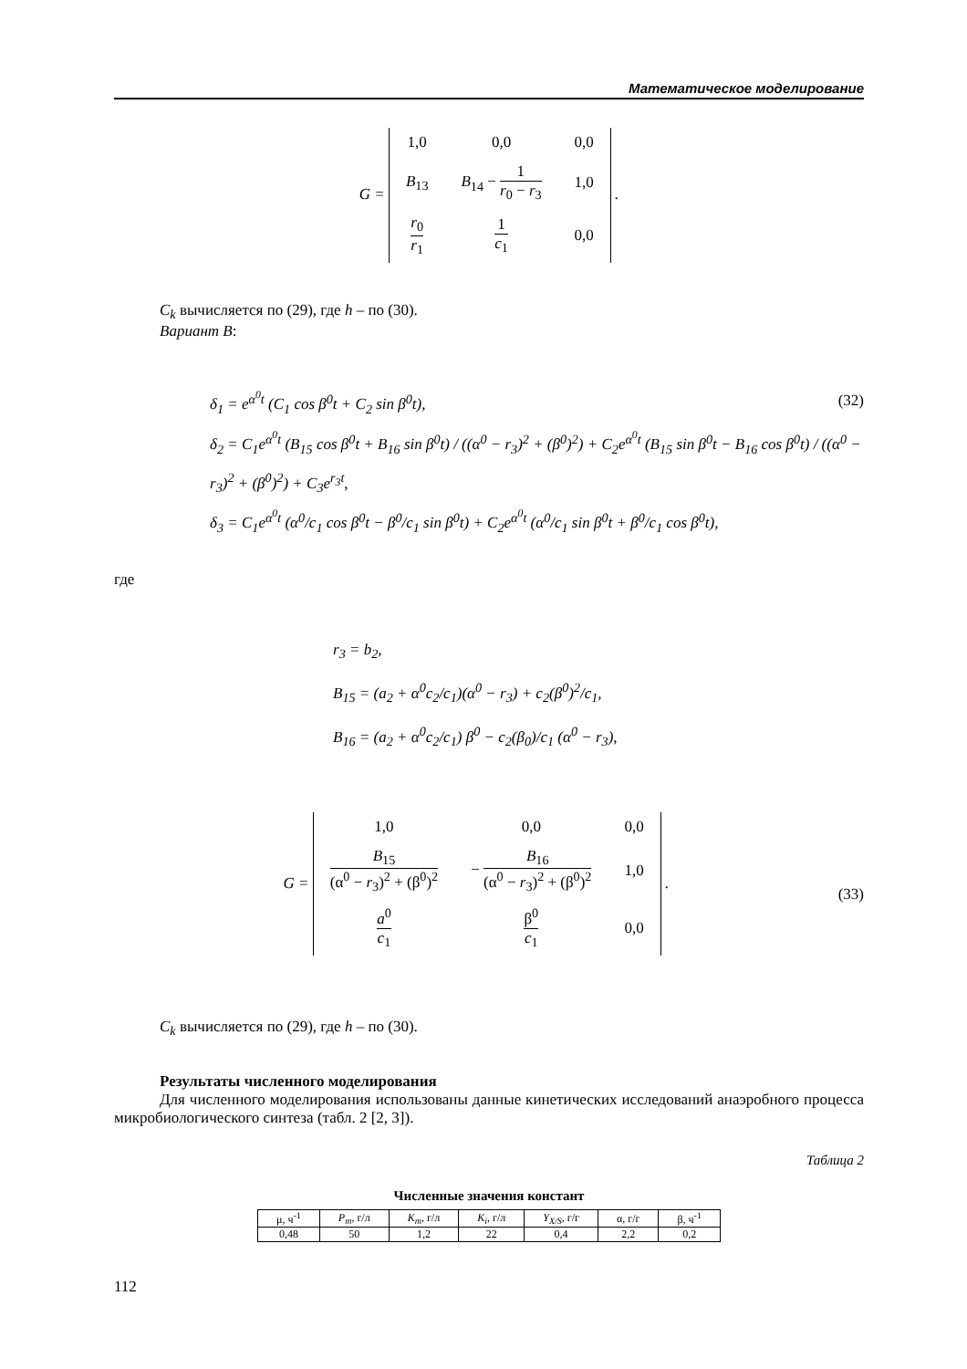Математическое моделирование
G =
| 1,0 | 0,0 | 0,0 |
| B<sub>13</sub> | B<sub>14</sub> − 1 r<sub>0</sub> − r<sub>3</sub> | 1,0 |
| r<sub>0</sub> r<sub>1</sub> | 1 c<sub>1</sub> | 0,0 |
.
C<sub>k</sub> вычисляется по (29), где h – по (30).
Вариант B:
(32)
δ<sub>1</sub> = e<sup>α<sup>0</sup>t</sup> (C<sub>1</sub> cos β<sup>0</sup>t + C<sub>2</sub> sin β<sup>0</sup>t),
δ<sub>2</sub> = C<sub>1</sub>e<sup>α<sup>0</sup>t</sup> (B<sub>15</sub> cos β<sup>0</sup>t + B<sub>16</sub> sin β<sup>0</sup>t) / ((α<sup>0</sup> − r<sub>3</sub>)<sup>2</sup> + (β<sup>0</sup>)<sup>2</sup>) + C<sub>2</sub>e<sup>α<sup>0</sup>t</sup> (B<sub>15</sub> sin β<sup>0</sup>t − B<sub>16</sub> cos β<sup>0</sup>t) / ((α<sup>0</sup> − r<sub>3</sub>)<sup>2</sup> + (β<sup>0</sup>)<sup>2</sup>) + C<sub>3</sub>e<sup>r<sub>3</sub>t</sup>,
δ<sub>3</sub> = C<sub>1</sub>e<sup>α<sup>0</sup>t</sup> (α<sup>0</sup>/c<sub>1</sub> cos β<sup>0</sup>t − β<sup>0</sup>/c<sub>1</sub> sin β<sup>0</sup>t) + C<sub>2</sub>e<sup>α<sup>0</sup>t</sup> (α<sup>0</sup>/c<sub>1</sub> sin β<sup>0</sup>t + β<sup>0</sup>/c<sub>1</sub> cos β<sup>0</sup>t),
где
r<sub>3</sub> = b<sub>2</sub>,
B<sub>15</sub> = (a<sub>2</sub> + α<sup>0</sup>c<sub>2</sub>/c<sub>1</sub>)(α<sup>0</sup> − r<sub>3</sub>) + c<sub>2</sub>(β<sup>0</sup>)<sup>2</sup>/c<sub>1</sub>,
B<sub>16</sub> = (a<sub>2</sub> + α<sup>0</sup>c<sub>2</sub>/c<sub>1</sub>) β<sup>0</sup> − c<sub>2</sub>(β<sub>0</sub>)/c<sub>1</sub> (α<sup>0</sup> − r<sub>3</sub>),
(33) G =
| 1,0 | 0,0 | 0,0 |
| B<sub>15</sub> (α<sup>0</sup> − r<sub>3</sub>)<sup>2</sup> + (β<sup>0</sup>)<sup>2</sup> | − B<sub>16</sub> (α<sup>0</sup> − r<sub>3</sub>)<sup>2</sup> + (β<sup>0</sup>)<sup>2</sup> | 1,0 |
| a<sup>0</sup> c<sub>1</sub> | β<sup>0</sup> c<sub>1</sub> | 0,0 |
.
C<sub>k</sub> вычисляется по (29), где h – по (30).
Результаты численного моделирования
Для численного моделирования использованы данные кинетических исследований анаэробного процесса микробиологического синтеза (табл. 2 [2, 3]).
Таблица 2
Численные значения констант
| μ, ч<sup>-1</sup> | P<sub>m</sub> , г/л | K<sub>m</sub> , г/л | K<sub>i</sub> , г/л | Y<sub>X/S</sub> , г/г | α, г/г | β, ч<sup>-1</sup> |
| --- | --- | --- | --- | --- | --- | --- |
| 0,48 | 50 | 1,2 | 22 | 0,4 | 2,2 | 0,2 |
112